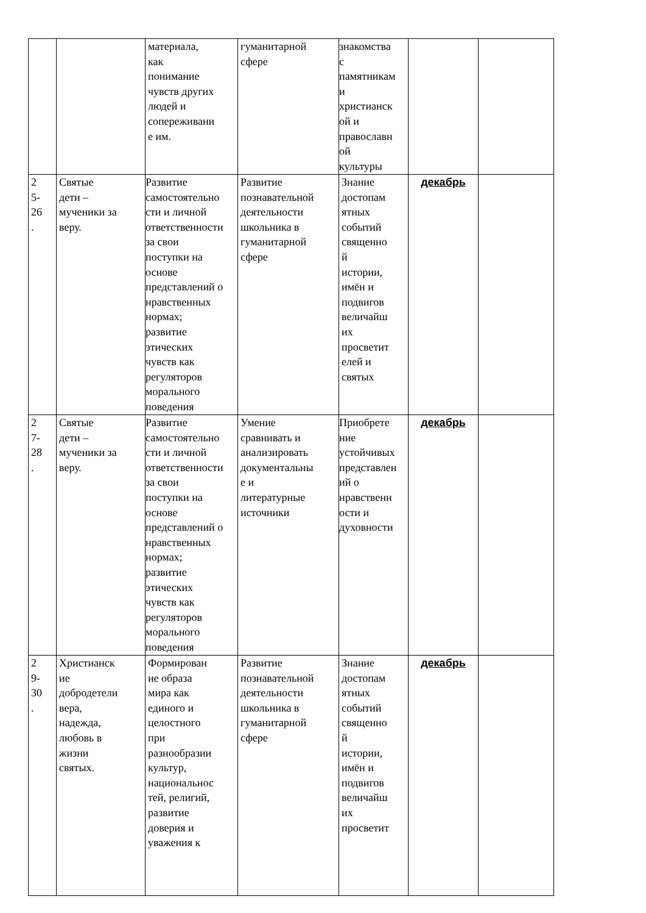| | | материала, как понимание чувств других людей и сопереживани е им. | гуманитарной сфере | знакомства с памятникам и христианск ой и православн ой культуры | | |
| 2 5- 26 . | Святые дети – мученики за веру. | Развитие самостоятельно сти и личной ответственности за свои поступки на основе представлений о нравственных нормах; развитие этических чувств как регуляторов морального поведения | Развитие познавательной деятельности школьника в гуманитарной сфере | Знание достопам ятных событий священно й истории, имён и подвигов величайш их просветит елей и святых | декабрь | |
| 2 7- 28 . | Святые дети – мученики за веру. | Развитие самостоятельно сти и личной ответственности за свои поступки на основе представлений о нравственных нормах; развитие этических чувств как регуляторов морального поведения | Умение сравнивать и анализировать документальны е и литературные источники | Приобрете ние устойчивых представлен ий о нравственн ости и духовности | декабрь | |
| 2 9- 30 . | Христианск ие добродетели вера, надежда, любовь в жизни святых. | Формирован ие образа мира как единого и целостного при разнообразии культур, национальнос тей, религий, развитие доверия и уважения к | Развитие познавательной деятельности школьника в гуманитарной сфере | Знание достопам ятных событий священно й истории, имён и подвигов величайш их просветит | декабрь | |